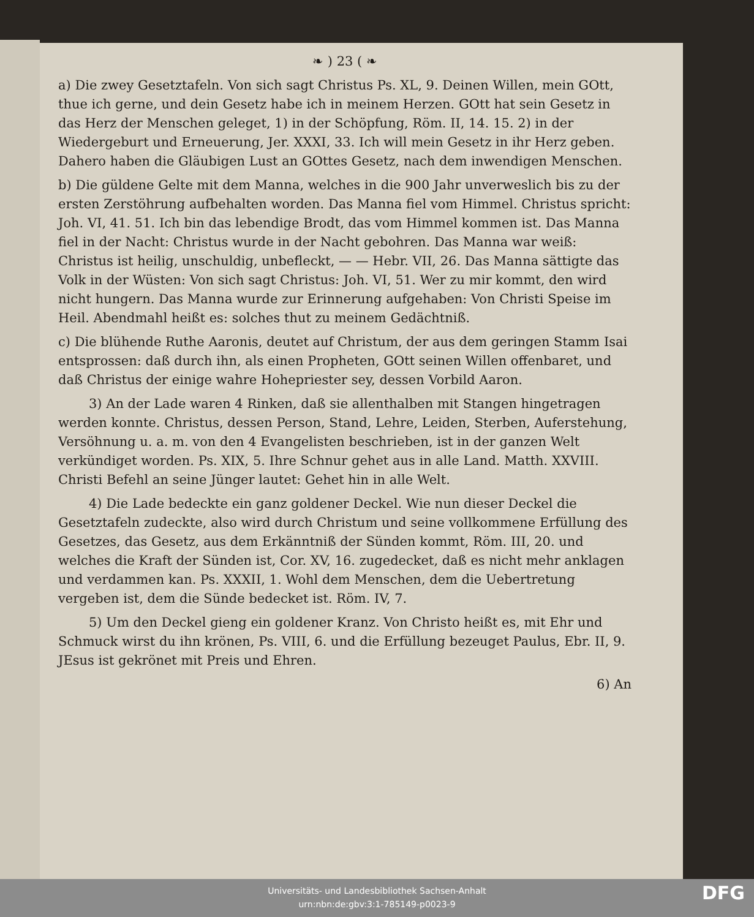❧ ) 23 ( ❧
a) Die zwey Gesetztafeln. Von sich sagt Christus Ps. XL, 9. Deinen Willen, mein GOtt, thue ich gerne, und dein Gesetz habe ich in meinem Herzen. GOtt hat sein Gesetz in das Herz der Menschen geleget, 1) in der Schöpfung, Röm. II, 14. 15. 2) in der Wiedergeburt und Erneuerung, Jer. XXXI, 33. Ich will mein Gesetz in ihr Herz geben. Dahero haben die Gläubigen Lust an GOttes Gesetz, nach dem inwendigen Menschen.
b) Die güldene Gelte mit dem Manna, welches in die 900 Jahr unverweslich bis zu der ersten Zerstöhrung aufbehalten worden. Das Manna fiel vom Himmel. Christus spricht: Joh. VI, 41. 51. Ich bin das lebendige Brodt, das vom Himmel kommen ist. Das Manna fiel in der Nacht: Christus wurde in der Nacht gebohren. Das Manna war weiß: Christus ist heilig, unschuldig, unbefleckt, — — Hebr. VII, 26. Das Manna sättigte das Volk in der Wüsten: Von sich sagt Christus: Joh. VI, 51. Wer zu mir kommt, den wird nicht hungern. Das Manna wurde zur Erinnerung aufgehaben: Von Christi Speise im Heil. Abendmahl heißt es: solches thut zu meinem Gedächtniß.
c) Die blühende Ruthe Aaronis, deutet auf Christum, der aus dem geringen Stamm Isai entsprossen: daß durch ihn, als einen Propheten, GOtt seinen Willen offenbaret, und daß Christus der einige wahre Hohepriester sey, dessen Vorbild Aaron.
3) An der Lade waren 4 Rinken, daß sie allenthalben mit Stangen hingetragen werden konnte. Christus, dessen Person, Stand, Lehre, Leiden, Sterben, Auferstehung, Versöhnung u. a. m. von den 4 Evangelisten beschrieben, ist in der ganzen Welt verkündiget worden. Ps. XIX, 5. Ihre Schnur gehet aus in alle Land. Matth. XXVIII. Christi Befehl an seine Jünger lautet: Gehet hin in alle Welt.
4) Die Lade bedeckte ein ganz goldener Deckel. Wie nun dieser Deckel die Gesetztafeln zudeckte, also wird durch Christum und seine vollkommene Erfüllung des Gesetzes, das Gesetz, aus dem Erkänntniß der Sünden kommt, Röm. III, 20. und welches die Kraft der Sünden ist, Cor. XV, 16. zugedecket, daß es nicht mehr anklagen und verdammen kan. Ps. XXXII, 1. Wohl dem Menschen, dem die Uebertretung vergeben ist, dem die Sünde bedecket ist. Röm. IV, 7.
5) Um den Deckel gieng ein goldener Kranz. Von Christo heißt es, mit Ehr und Schmuck wirst du ihn krönen, Ps. VIII, 6. und die Erfüllung bezeuget Paulus, Ebr. II, 9. JEsus ist gekrönet mit Preis und Ehren.
6) An
Universitäts- und Landesbibliothek Sachsen-Anhalt
urn:nbn:de:gbv:3:1-785149-p0023-9
DFG